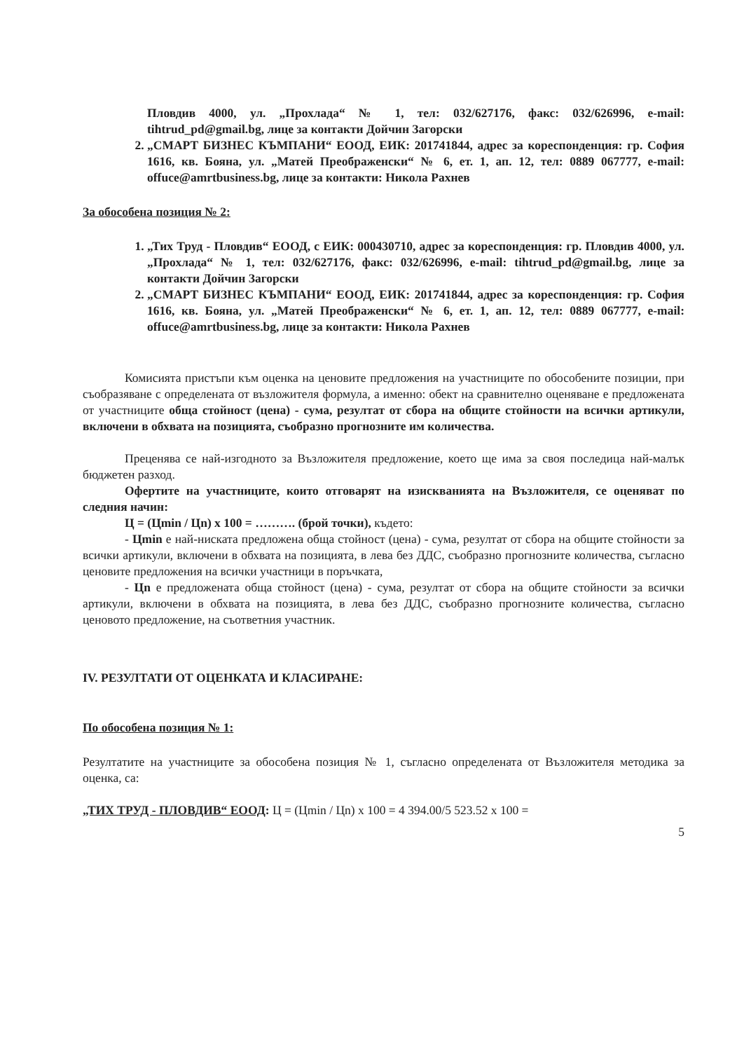Пловдив 4000, ул. „Прохлада“ № 1, тел: 032/627176, факс: 032/626996, e-mail: tihtrud_pd@gmail.bg, лице за контакти Дойчин Загорски
2. „СМАРТ БИЗНЕС КЪМПАНИ“ ЕООД, ЕИК: 201741844, адрес за кореспонденция: гр. София 1616, кв. Бояна, ул. „Матей Преображенски“ № 6, ет. 1, ап. 12, тел: 0889 067777, e-mail: offuce@amrtbusiness.bg, лице за контакти: Никола Рахнев
За обособена позиция № 2:
1. „Тих Труд - Пловдив“ ЕООД, с ЕИК: 000430710, адрес за кореспонденция: гр. Пловдив 4000, ул. „Прохлада“ № 1, тел: 032/627176, факс: 032/626996, e-mail: tihtrud_pd@gmail.bg, лице за контакти Дойчин Загорски
2. „СМАРТ БИЗНЕС КЪМПАНИ“ ЕООД, ЕИК: 201741844, адрес за кореспонденция: гр. София 1616, кв. Бояна, ул. „Матей Преображенски“ № 6, ет. 1, ап. 12, тел: 0889 067777, e-mail: offuce@amrtbusiness.bg, лице за контакти: Никола Рахнев
Комисията пристъпи към оценка на ценовите предложения на участниците по обособените позиции, при съобразяване с определената от възложителя формула, а именно: обект на сравнително оценяване е предложената от участниците обща стойност (цена) - сума, резултат от сбора на общите стойности на всички артикули, включени в обхвата на позицията, съобразно прогнозните им количества.
Преценява се най-изгодното за Възложителя предложение, което ще има за своя последица най-малък бюджетен разход.
Офертите на участниците, които отговарят на изискванията на Възложителя, се оценяват по следния начин:
Ц = (Цmin / Цn) x 100 = ………. (брой точки), където:
- Цmin е най-ниската предложена обща стойност (цена) - сума, резултат от сбора на общите стойности за всички артикули, включени в обхвата на позицията, в лева без ДДС, съобразно прогнозните количества, съгласно ценовите предложения на всички участници в поръчката,
- Цn е предложената обща стойност (цена) - сума, резултат от сбора на общите стойности за всички артикули, включени в обхвата на позицията, в лева без ДДС, съобразно прогнозните количества, съгласно ценовото предложение, на съответния участник.
IV. РЕЗУЛТАТИ ОТ ОЦЕНКАТА И КЛАСИРАНЕ:
По обособена позиция № 1:
Резултатите на участниците за обособена позиция № 1, съгласно определената от Възложителя методика за оценка, са:
„ТИХ ТРУД - ПЛОВДИВ“ ЕООД: Ц = (Цmin / Цn) x 100 = 4 394.00/5 523.52 x 100 =
5